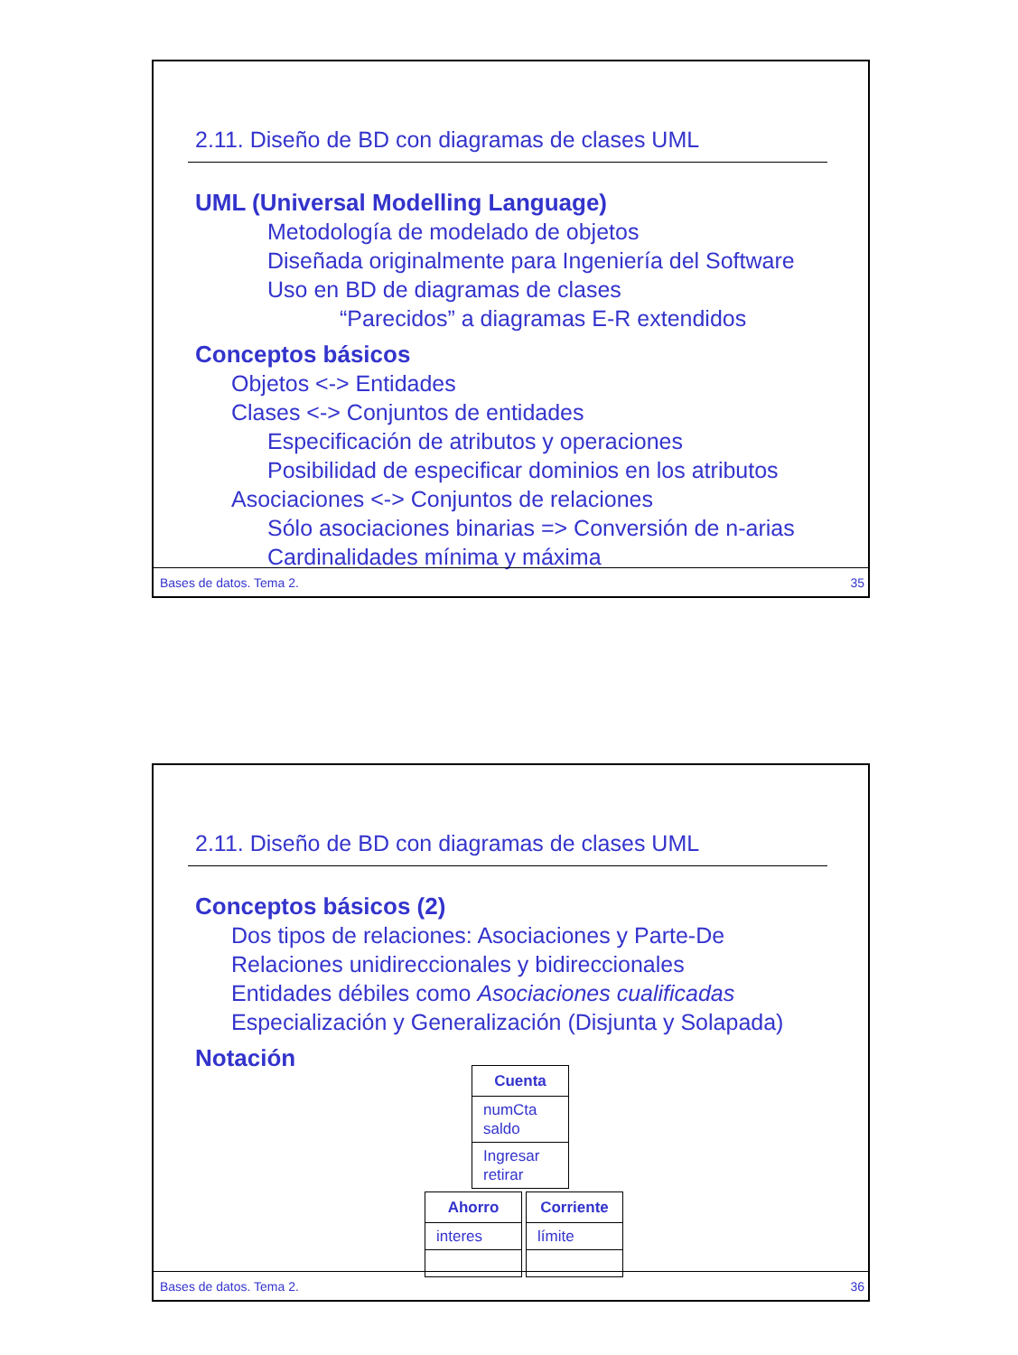2.11. Diseño de BD con diagramas de clases UML
UML (Universal Modelling Language)
Metodología de modelado de objetos
Diseñada originalmente para Ingeniería del Software
Uso en BD de diagramas de clases
“Parecidos” a diagramas E-R extendidos
Conceptos básicos
Objetos <-> Entidades
Clases <-> Conjuntos de entidades
Especificación de atributos y operaciones
Posibilidad de especificar dominios en los atributos
Asociaciones <-> Conjuntos de relaciones
Sólo asociaciones binarias => Conversión de n-arias
Cardinalidades mínima y máxima
Bases de datos. Tema 2. 35
2.11. Diseño de BD con diagramas de clases UML
Conceptos básicos (2)
Dos tipos de relaciones: Asociaciones y Parte-De
Relaciones unidireccionales y bidireccionales
Entidades débiles como Asociaciones cualificadas
Especialización y Generalización (Disjunta y Solapada)
Notación
Cuenta
numCta
saldo
Ingresar
retirar
Ahorro
interes
Corriente
límite
Bases de datos. Tema 2. 36